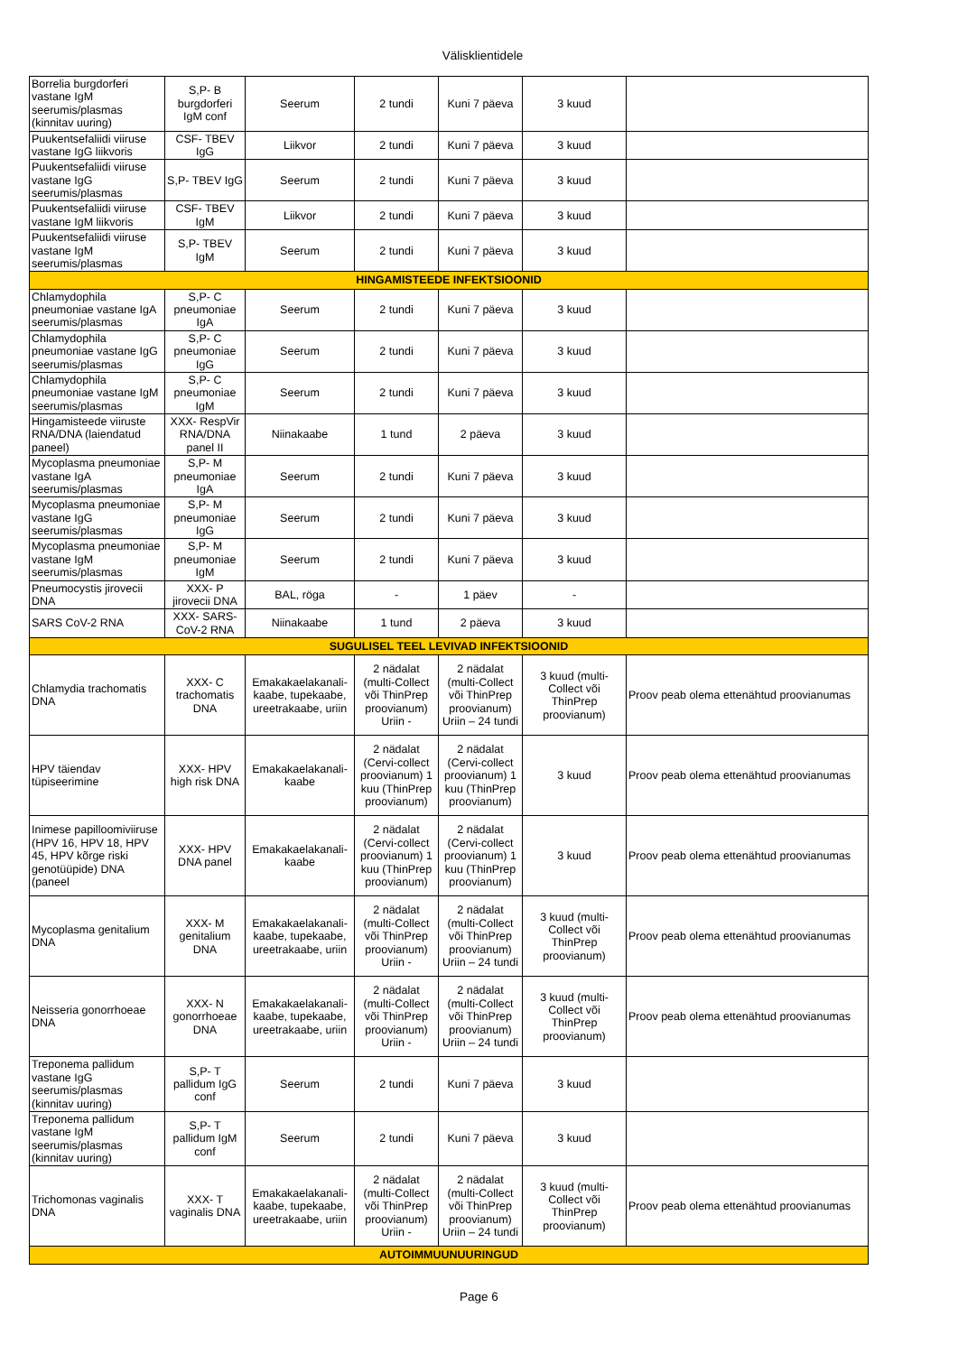Välisklientidele
| Borrelia burgdorferi vastane IgM seerumis/plasmas (kinnitav uuring) | S,P- B burgdorferi IgM conf | Seerum | 2 tundi | Kuni 7 päeva | 3 kuud | |
| Puukentsefaliidi viiruse vastane IgG liikvoris | CSF- TBEV IgG | Liikvor | 2 tundi | Kuni 7 päeva | 3 kuud | |
| Puukentsefaliidi viiruse vastane IgG seerumis/plasmas | S,P- TBEV IgG | Seerum | 2 tundi | Kuni 7 päeva | 3 kuud | |
| Puukentsefaliidi viiruse vastane IgM liikvoris | CSF- TBEV IgM | Liikvor | 2 tundi | Kuni 7 päeva | 3 kuud | |
| Puukentsefaliidi viiruse vastane IgM seerumis/plasmas | S,P- TBEV IgM | Seerum | 2 tundi | Kuni 7 päeva | 3 kuud | |
| HINGAMISTEEDE INFEKTSIOONID | | | | | | |
| Chlamydophila pneumoniae vastane IgA seerumis/plasmas | S,P- C pneumoniae IgA | Seerum | 2 tundi | Kuni 7 päeva | 3 kuud | |
| Chlamydophila pneumoniae vastane IgG seerumis/plasmas | S,P- C pneumoniae IgG | Seerum | 2 tundi | Kuni 7 päeva | 3 kuud | |
| Chlamydophila pneumoniae vastane IgM seerumis/plasmas | S,P- C pneumoniae IgM | Seerum | 2 tundi | Kuni 7 päeva | 3 kuud | |
| Hingamisteede viiruste RNA/DNA (laiendatud paneel) | XXX- RespVir RNA/DNA panel II | Niinakaabe | 1 tund | 2 päeva | 3 kuud | |
| Mycoplasma pneumoniae vastane IgA seerumis/plasmas | S,P- M pneumoniae IgA | Seerum | 2 tundi | Kuni 7 päeva | 3 kuud | |
| Mycoplasma pneumoniae vastane IgG seerumis/plasmas | S,P- M pneumoniae IgG | Seerum | 2 tundi | Kuni 7 päeva | 3 kuud | |
| Mycoplasma pneumoniae vastane IgM seerumis/plasmas | S,P- M pneumoniae IgM | Seerum | 2 tundi | Kuni 7 päeva | 3 kuud | |
| Pneumocystis jirovecii DNA | XXX- P jirovecii DNA | BAL, röga | - | 1 päev | - | |
| SARS CoV-2 RNA | XXX- SARS-CoV-2 RNA | Niinakaabe | 1 tund | 2 päeva | 3 kuud | |
| SUGULISEL TEEL LEVIVAD INFEKTSIOONID | | | | | | |
| Chlamydia trachomatis DNA | XXX- C trachomatis DNA | Emakakaelakanali-kaabe, tupekaabe, ureetrakaabe, uriin | 2 nädalat (multi-Collect või ThinPrep proovianum) Uriin - | 2 nädalat (multi-Collect või ThinPrep proovianum) Uriin – 24 tundi | 3 kuud (multi-Collect või ThinPrep proovianum) | Proov peab olema ettenähtud proovianumas |
| HPV täiendav tüpiseerimine | XXX- HPV high risk DNA | Emakakaelakanali-kaabe | 2 nädalat (Cervi-collect proovianum) 1 kuu (ThinPrep proovianum) | 2 nädalat (Cervi-collect proovianum) 1 kuu (ThinPrep proovianum) | 3 kuud | Proov peab olema ettenähtud proovianumas |
| Inimese papilloomiviiruse (HPV 16, HPV 18, HPV 45, HPV kõrge riski genotüüpide) DNA (paneel | XXX- HPV DNA panel | Emakakaelakanali-kaabe | 2 nädalat (Cervi-collect proovianum) 1 kuu (ThinPrep proovianum) | 2 nädalat (Cervi-collect proovianum) 1 kuu (ThinPrep proovianum) | 3 kuud | Proov peab olema ettenähtud proovianumas |
| Mycoplasma genitalium DNA | XXX- M genitalium DNA | Emakakaelakanali-kaabe, tupekaabe, ureetrakaabe, uriin | 2 nädalat (multi-Collect või ThinPrep proovianum) Uriin - | 2 nädalat (multi-Collect või ThinPrep proovianum) Uriin – 24 tundi | 3 kuud (multi-Collect või ThinPrep proovianum) | Proov peab olema ettenähtud proovianumas |
| Neisseria gonorrhoeae DNA | XXX- N gonorrhoeae DNA | Emakakaelakanali-kaabe, tupekaabe, ureetrakaabe, uriin | 2 nädalat (multi-Collect või ThinPrep proovianum) Uriin - | 2 nädalat (multi-Collect või ThinPrep proovianum) Uriin – 24 tundi | 3 kuud (multi-Collect või ThinPrep proovianum) | Proov peab olema ettenähtud proovianumas |
| Treponema pallidum vastane IgG seerumis/plasmas (kinnitav uuring) | S,P- T pallidum IgG conf | Seerum | 2 tundi | Kuni 7 päeva | 3 kuud | |
| Treponema pallidum vastane IgM seerumis/plasmas (kinnitav uuring) | S,P- T pallidum IgM conf | Seerum | 2 tundi | Kuni 7 päeva | 3 kuud | |
| Trichomonas vaginalis DNA | XXX- T vaginalis DNA | Emakakaelakanali-kaabe, tupekaabe, ureetrakaabe, uriin | 2 nädalat (multi-Collect või ThinPrep proovianum) Uriin - | 2 nädalat (multi-Collect või ThinPrep proovianum) Uriin – 24 tundi | 3 kuud (multi-Collect või ThinPrep proovianum) | Proov peab olema ettenähtud proovianumas |
| AUTOIMMUUNUURINGUD | | | | | | |
Page 6